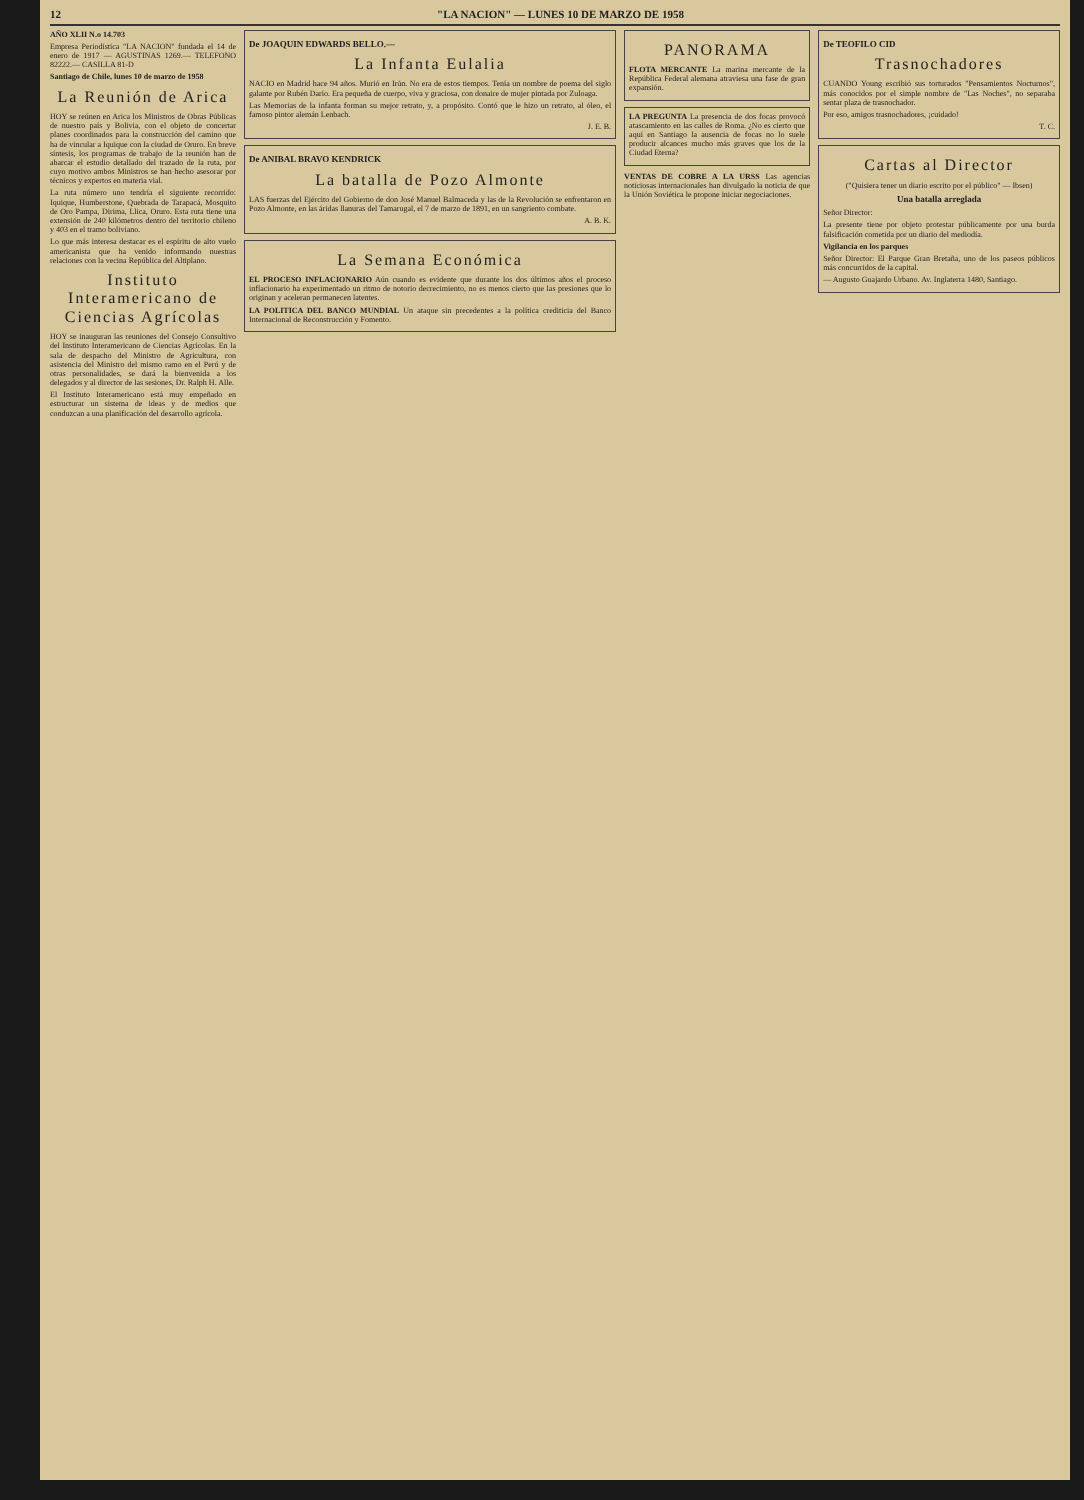12 "LA NACION" — LUNES 10 DE MARZO DE 1958
AÑO XLII N.o 14.703
Empresa Periodística "LA NACION" fundada el 14 de enero de 1917 — AGUSTINAS 1269.— TELEFONO 82222.— CASILLA 81-D
Santiago de Chile, lunes 10 de marzo de 1958
La Reunión de Arica
HOY se reúnen en Arica los Ministros de Obras Públicas de nuestro país y Bolivia, con el objeto de concertar planes coordinados para la construcción del camino que ha de vincular a Iquique con la ciudad de Oruro. En breve síntesis, los programas de trabajo de la reunión han de abarcar el estudio detallado del trazado de la ruta, por cuyo motivo ambos Ministros se han hecho asesorar por técnicos y expertos en materia vial.
La ruta número uno tendría el siguiente recorrido: Iquique, Humberstone, Quebrada de Tarapacá, Mosquito de Oro Pampa, Dirima, Llica, Oruro. Esta ruta tiene una extensión de 240 kilómetros dentro del territorio chileno y 403 en el tramo boliviano.
Lo que más interesa destacar es el espíritu de alto vuelo americanista que ha venido informando nuestras relaciones con la vecina República del Altiplano.
Instituto Interamericano de Ciencias Agrícolas
HOY se inauguran las reuniones del Consejo Consultivo del Instituto Interamericano de Ciencias Agrícolas. En la sala de despacho del Ministro de Agricultura, con asistencia del Ministro del mismo ramo en el Perú y de otras personalidades, se dará la bienvenida a los delegados y al director de las sesiones, Dr. Ralph H. Alle.
El Instituto Interamericano está muy empeñado en estructurar un sistema de ideas y de medios que conduzcan a una planificación del desarrollo agrícola.
De JOAQUIN EDWARDS BELLO.—
La Infanta Eulalia
NACIO en Madrid hace 94 años. Murió en Irún. No era de estos tiempos. Tenía un nombre de poema del siglo galante por Rubén Darío. Era pequeña de cuerpo, viva y graciosa, con donaire de mujer pintada por Zuloaga.
Las Memorias de la infanta forman su mejor retrato, y, a propósito. Contó que le hizo un retrato, al óleo, el famoso pintor alemán Lenbach.
J. E. B.
De ANIBAL BRAVO KENDRICK
La batalla de Pozo Almonte
LAS fuerzas del Ejército del Gobierno de don José Manuel Balmaceda y las de la Revolución se enfrentaron en Pozo Almonte, en las áridas llanuras del Tamarugal, el 7 de marzo de 1891, en un sangriento combate.
A. B. K.
La Semana Económica
EL PROCESO INFLACIONARIO Aún cuando es evidente que durante los dos últimos años el proceso inflacionario ha experimentado un ritmo de notorio decrecimiento, no es menos cierto que las presiones que lo originan y aceleran permanecen latentes.
LA POLITICA DEL BANCO MUNDIAL Un ataque sin precedentes a la política crediticia del Banco Internacional de Reconstrucción y Fomento.
PANORAMA
FLOTA MERCANTE La marina mercante de la República Federal alemana atraviesa una fase de gran expansión.
LA PREGUNTA La presencia de dos focas provocó atascamiento en las calles de Roma. ¿No es cierto que aquí en Santiago la ausencia de focas no lo suele producir alcances mucho más graves que los de la Ciudad Eterna?
VENTAS DE COBRE A LA URSS Las agencias noticiosas internacionales han divulgado la noticia de que la Unión Soviética le propone iniciar negociaciones.
De TEOFILO CID
Trasnochadores
CUANDO Young escribió sus torturados "Pensamientos Nocturnos", más conocidos por el simple nombre de "Las Noches", no separaba sentar plaza de trasnochador.
Por eso, amigos trasnochadores, ¡cuidado!
T. C.
Cartas al Director
("Quisiera tener un diario escrito por el público" — Ibsen)
Una batalla arreglada
Señor Director:
La presente tiene por objeto protestar públicamente por una burda falsificación cometida por un diario del mediodía.
Vigilancia en los parques
Señor Director: El Parque Gran Bretaña, uno de los paseos públicos más concurridos de la capital.
— Augusto Guajardo Urbano. Av. Inglaterra 1480, Santiago.